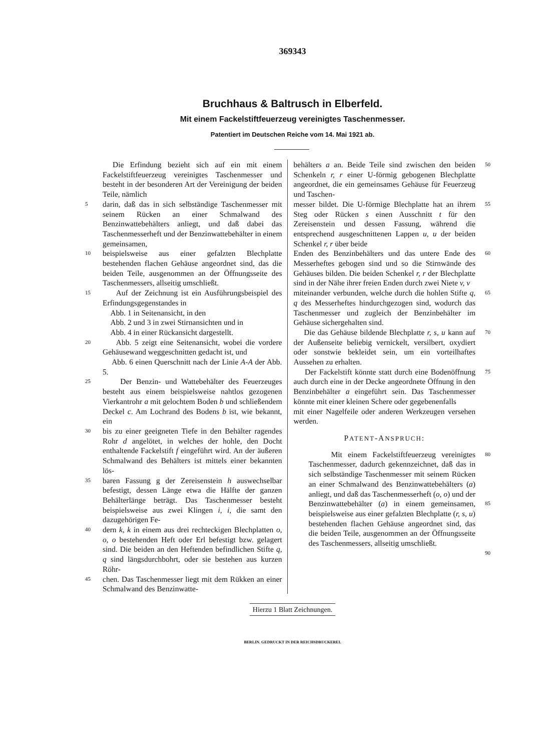369343
Bruchhaus & Baltrusch in Elberfeld.
Mit einem Fackelstiftfeuerzeug vereinigtes Taschenmesser.
Patentiert im Deutschen Reiche vom 14. Mai 1921 ab.
Die Erfindung bezieht sich auf ein mit einem Fackelstiftfeuerzeug vereinigtes Taschenmesser und besteht in der besonderen Art der Vereinigung der beiden Teile, nämlich
5 darin, daß das in sich selbständige Taschenmesser mit seinem Rücken an einer Schmalwand des Benzinwattebehälters anliegt, und daß dabei das Taschenmesserheft und der Benzinwattebehälter in einem gemeinsamen,
10 beispielsweise aus einer gefalzten Blechplatte bestehenden flachen Gehäuse angeordnet sind, das die beiden Teile, ausgenommen an der Öffnungsseite des Taschenmessers, allseitig umschließt.
15 Auf der Zeichnung ist ein Ausführungsbeispiel des Erfindungsgegenstandes in
Abb. 1 in Seitenansicht, in den
Abb. 2 und 3 in zwei Stirnansichten und in
Abb. 4 in einer Rückansicht dargestellt.
20 Abb. 5 zeigt eine Seitenansicht, wobei die vordere Gehäusewand weggeschnitten gedacht ist, und
Abb. 6 einen Querschnitt nach der Linie A-A der Abb. 5.
25 Der Benzin- und Wattebehälter des Feuerzeuges besteht aus einem beispielsweise nahtlos gezogenen Vierkantrohr a mit gelochtem Boden b und schließendem Deckel c. Am Lochrand des Bodens b ist, wie bekannt, ein
30 bis zu einer geeigneten Tiefe in den Behälter ragendes Rohr d angelötet, in welches der hohle, den Docht enthaltende Fackelstift f eingeführt wird. An der äußeren Schmalwand des Behälters ist mittels einer bekannten lös-
35 baren Fassung g der Zereisenstein h auswechselbar befestigt, dessen Länge etwa die Hälfte der ganzen Behälterlänge beträgt. Das Taschenmesser besteht beispielsweise aus zwei Klingen i, i, die samt den dazugehörigen Fe-
40 dern k, k in einem aus drei rechteckigen Blechplatten o, o, o bestehenden Heft oder Erl befestigt bzw. gelagert sind. Die beiden an den Heftenden befindlichen Stifte q, q sind längsdurchbohrt, oder sie bestehen aus kurzen Röhr-
45 chen. Das Taschenmesser liegt mit dem Rükken an einer Schmalwand des Benzinwatte-
behälters a an. Beide Teile sind zwischen den beiden Schenkeln r, r einer U-förmig gebogenen Blechplatte angeordnet, die ein gemeinsames Gehäuse für Feuerzeug und Taschen- 50
messer bildet. Die U-förmige Blechplatte hat an ihrem Steg oder Rücken s einen Ausschnitt t für den Zereisenstein und dessen Fassung, während die entsprechend ausgeschnittenen Lappen u, u der beiden Schenkel r, r über beide 55
Enden des Benzinbehälters und das untere Ende des Messerheftes gebogen sind und so die Stirnwände des Gehäuses bilden. Die beiden Schenkel r, r der Blechplatte sind in der Nähe ihrer freien Enden durch zwei Niete v, v 60
miteinander verbunden, welche durch die hohlen Stifte q, q des Messerheftes hindurchgezogen sind, wodurch das Taschenmesser und zugleich der Benzinbehälter im Gehäuse sichergehalten sind. 65
Die das Gehäuse bildende Blechplatte r, s, u kann auf der Außenseite beliebig vernickelt, versilbert, oxydiert oder sonstwie bekleidet sein, um ein vorteilhaftes Aussehen zu erhalten. 70
Der Fackelstift könnte statt durch eine Bodenöffnung auch durch eine in der Decke angeordnete Öffnung in den Benzinbehälter a eingeführt sein. Das Taschenmesser könnte mit einer kleinen Schere oder gegebenenfalls 75
mit einer Nagelfeile oder anderen Werkzeugen versehen werden.
PATENT-ANSPRUCH:
Mit einem Fackelstiftfeuerzeug vereinigtes Taschenmesser, dadurch gekennzeichnet, daß das in sich selbständige Taschenmesser mit seinem Rücken an einer Schmalwand des Benzinwattebehälters (a) anliegt, und daß das Taschenmesserheft (o, o) und der Benzinwattebehälter (a) in einem gemeinsamen, beispielsweise aus einer gefalzten Blechplatte (r, s, u) bestehenden flachen Gehäuse angeordnet sind, das die beiden Teile, ausgenommen an der Öffnungsseite des Taschenmessers, allseitig umschließt. 80
85
90
Hierzu 1 Blatt Zeichnungen.
BERLIN. GEDRUCKT IN DER REICHSDRUCKEREI.